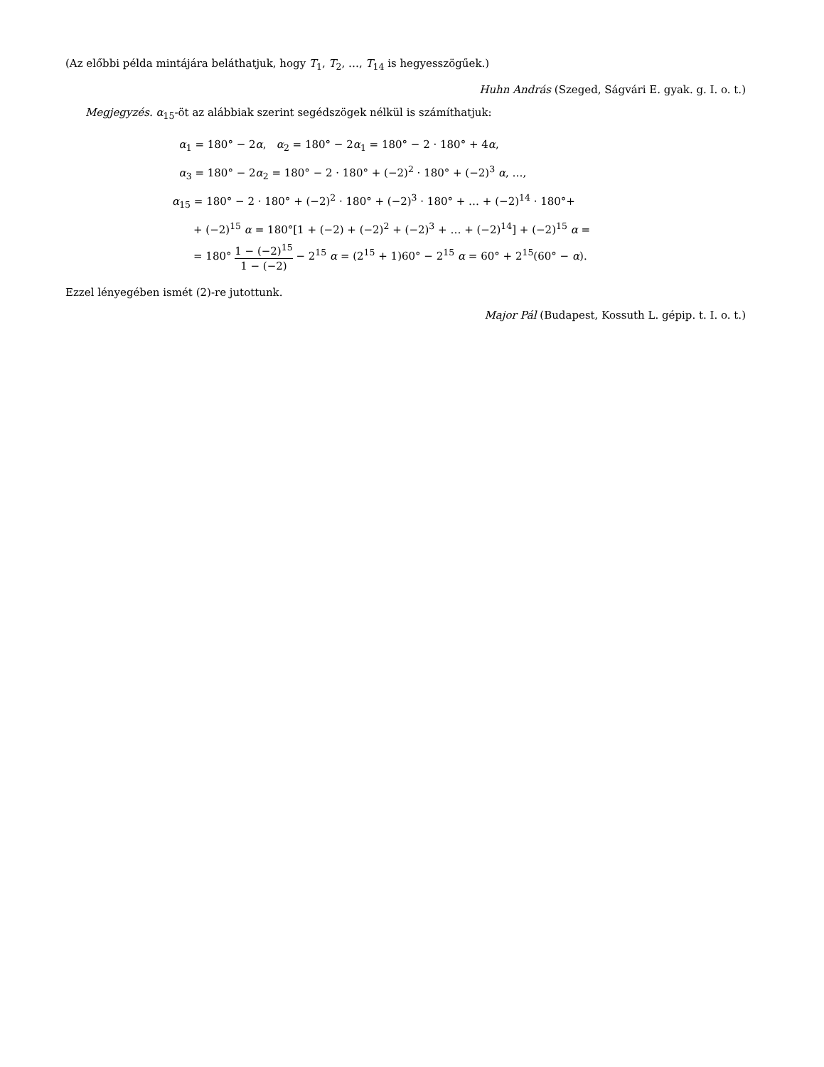(Az előbbi példa mintájára beláthatjuk, hogy T<sub>1</sub>, T<sub>2</sub>, …, T<sub>14</sub> is hegyesszögűek.)
Huhn András (Szeged, Ságvári E. gyak. g. I. o. t.)
Megjegyzés. α<sub>15</sub>-öt az alábbiak szerint segédszögek nélkül is számíthatjuk:
α<sub>1</sub> = 180° − 2α, α<sub>2</sub> = 180° − 2α<sub>1</sub> = 180° − 2 · 180° + 4α,
α<sub>3</sub> = 180° − 2α<sub>2</sub> = 180° − 2 · 180° + (−2)<sup>2</sup> · 180° + (−2)<sup>3</sup> α, …,
α<sub>15</sub> = 180° − 2 · 180° + (−2)<sup>2</sup> · 180° + (−2)<sup>3</sup> · 180° + … + (−2)<sup>14</sup> · 180°+
+ (−2)<sup>15</sup> α = 180°[1 + (−2) + (−2)<sup>2</sup> + (−2)<sup>3</sup> + … + (−2)<sup>14</sup>] + (−2)<sup>15</sup> α =
= 180° 1 − (−2)<sup>15</sup> 1 − (−2) − 2<sup>15</sup> α = (2<sup>15</sup> + 1)60° − 2<sup>15</sup> α = 60° + 2<sup>15</sup>(60° − α).
Ezzel lényegében ismét (2)-re jutottunk.
Major Pál (Budapest, Kossuth L. gépip. t. I. o. t.)